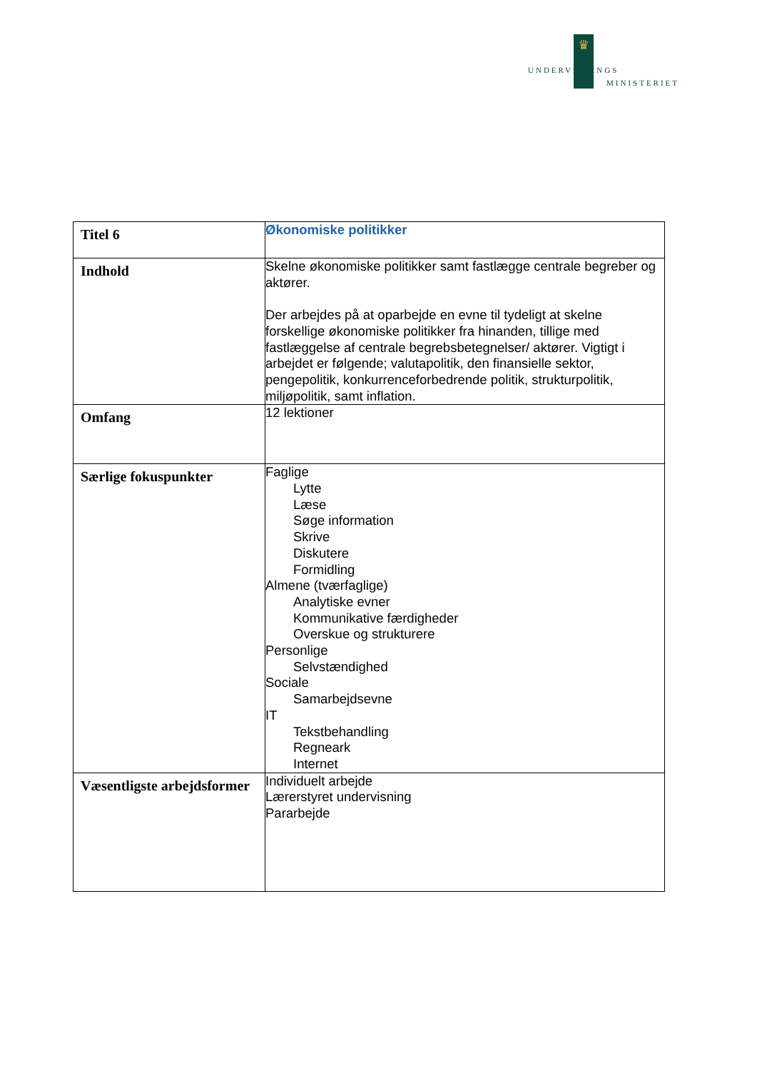♛
UNDERVISNINGS
MINISTERIET
| Titel 6 | Økonomiske politikker |
| Indhold | Skelne økonomiske politikker samt fastlægge centrale begreber og aktører. Der arbejdes på at oparbejde en evne til tydeligt at skelne forskellige økonomiske politikker fra hinanden, tillige med fastlæggelse af centrale begrebsbetegnelser/ aktører. Vigtigt i arbejdet er følgende; valutapolitik, den finansielle sektor, pengepolitik, konkurrenceforbedrende politik, strukturpolitik, miljøpolitik, samt inflation. |
| Omfang | 12 lektioner |
| Særlige fokuspunkter | Faglige Lytte Læse Søge information Skrive Diskutere Formidling Almene (tværfaglige) Analytiske evner Kommunikative færdigheder Overskue og strukturere Personlige Selvstændighed Sociale Samarbejdsevne IT Tekstbehandling Regneark Internet |
| Væsentligste arbejdsformer | Individuelt arbejde Lærerstyret undervisning Pararbejde |